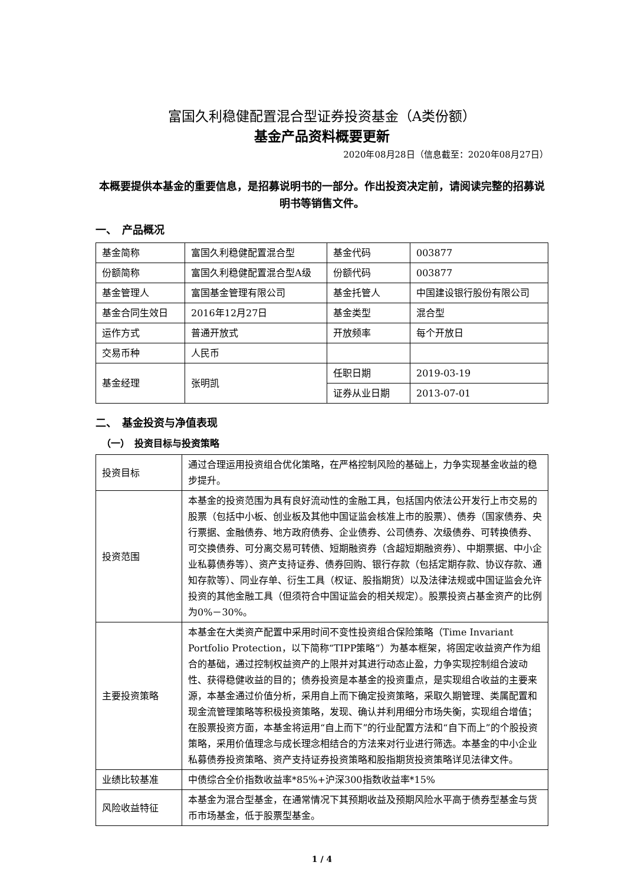富国久利稳健配置混合型证券投资基金（A类份额）
基金产品资料概要更新
2020年08月28日（信息截至：2020年08月27日）
本概要提供本基金的重要信息，是招募说明书的一部分。作出投资决定前，请阅读完整的招募说明书等销售文件。
一、　产品概况
| 基金简称 | 富国久利稳健配置混合型 | 基金代码 | 003877 |
| 份额简称 | 富国久利稳健配置混合型A级 | 份额代码 | 003877 |
| 基金管理人 | 富国基金管理有限公司 | 基金托管人 | 中国建设银行股份有限公司 |
| 基金合同生效日 | 2016年12月27日 | 基金类型 | 混合型 |
| 运作方式 | 普通开放式 | 开放频率 | 每个开放日 |
| 交易币种 | 人民币 | | |
| 基金经理 | 张明凯 | 任职日期 | 2019-03-19 |
| | | 证券从业日期 | 2013-07-01 |
二、　基金投资与净值表现
（一）　投资目标与投资策略
| 投资目标 | 通过合理运用投资组合优化策略，在严格控制风险的基础上，力争实现基金收益的稳步提升。 |
| 投资范围 | 本基金的投资范围为具有良好流动性的金融工具，包括国内依法公开发行上市交易的股票（包括中小板、创业板及其他中国证监会核准上市的股票）、债券（国家债券、央行票据、金融债券、地方政府债券、企业债券、公司债券、次级债券、可转换债券、可交换债券、可分离交易可转债、短期融资券（含超短期融资券）、中期票据、中小企业私募债券等）、资产支持证券、债券回购、银行存款（包括定期存款、协议存款、通知存款等）、同业存单、衍生工具（权证、股指期货）以及法律法规或中国证监会允许投资的其他金融工具（但须符合中国证监会的相关规定）。股票投资占基金资产的比例为0%－30%。 |
| 主要投资策略 | 本基金在大类资产配置中采用时间不变性投资组合保险策略（Time Invariant Portfolio Protection，以下简称“TIPP策略”）为基本框架，将固定收益资产作为组合的基础，通过控制权益资产的上限并对其进行动态止盈，力争实现控制组合波动性、获得稳健收益的目的；债券投资是本基金的投资重点，是实现组合收益的主要来源，本基金通过价值分析，采用自上而下确定投资策略，采取久期管理、类属配置和现金流管理策略等积极投资策略，发现、确认并利用细分市场失衡，实现组合增值；在股票投资方面，本基金将运用“自上而下”的行业配置方法和“自下而上”的个股投资策略，采用价值理念与成长理念相结合的方法来对行业进行筛选。本基金的中小企业私募债券投资策略、资产支持证券投资策略和股指期货投资策略详见法律文件。 |
| 业绩比较基准 | 中债综合全价指数收益率*85%+沪深300指数收益率*15% |
| 风险收益特征 | 本基金为混合型基金，在通常情况下其预期收益及预期风险水平高于债券型基金与货币市场基金，低于股票型基金。 |
1 / 4